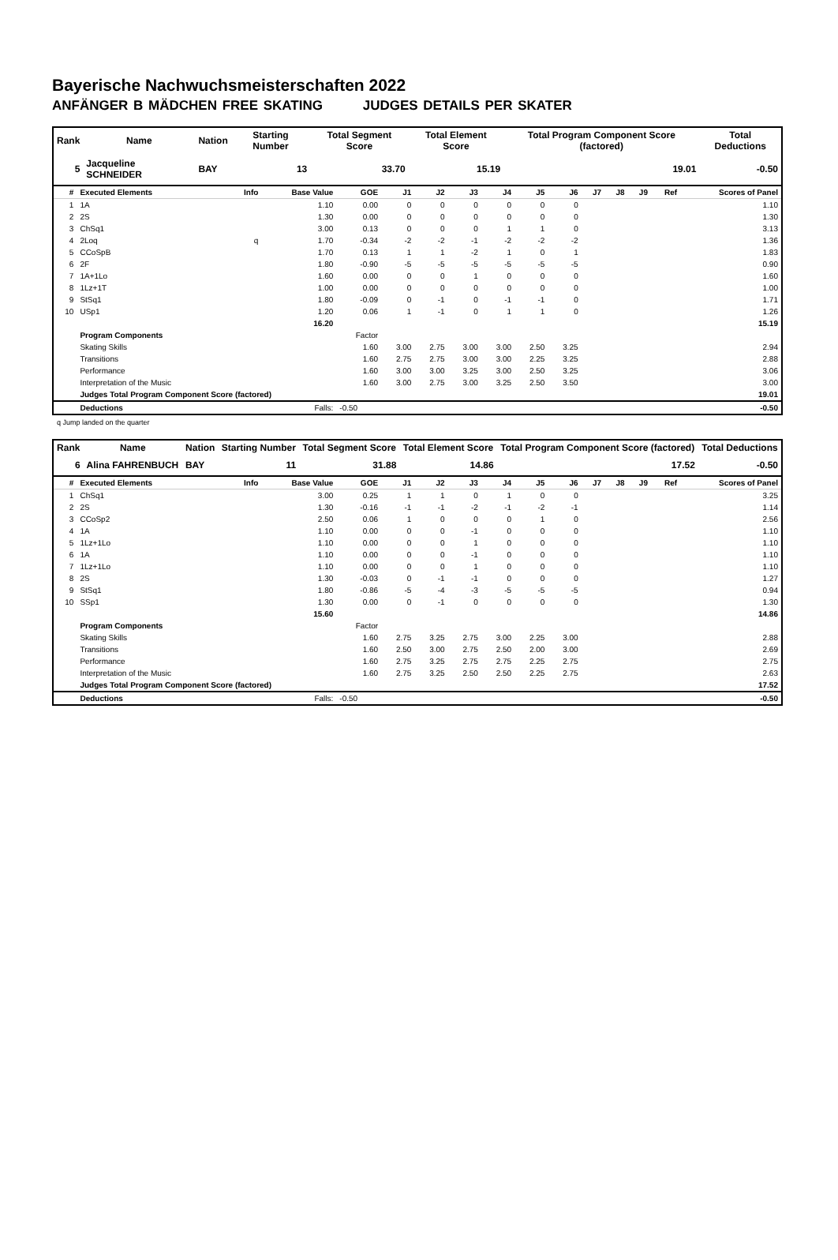Bayerische Nachwuchsmeisterschaften 2022
ANFÄNGER B MÄDCHEN FREE SKATING JUDGES DETAILS PER SKATER
| Rank | Name | Nation | Starting Number | Total Segment Score | Total Element Score | Total Program Component Score (factored) | Total Deductions |
| --- | --- | --- | --- | --- | --- | --- | --- |
| 5 | Jacqueline SCHNEIDER | BAY | 13 | 33.70 | 15.19 | 19.01 | -0.50 |
| # | Executed Elements | Info | Base Value | GOE | J1 | J2 | J3 | J4 | J5 | J6 | J7 | J8 | J9 | Ref | Scores of Panel |
| --- | --- | --- | --- | --- | --- | --- | --- | --- | --- | --- | --- | --- | --- | --- | --- |
| 1 | 1A | | 1.10 | 0.00 | 0 | 0 | 0 | 0 | 0 | 0 | | | | | 1.10 |
| 2 | 2S | | 1.30 | 0.00 | 0 | 0 | 0 | 0 | 0 | 0 | | | | | 1.30 |
| 3 | ChSq1 | | 3.00 | 0.13 | 0 | 0 | 0 | 1 | 1 | 0 | | | | | 3.13 |
| 4 | 2Loq | q | 1.70 | -0.34 | -2 | -2 | -1 | -2 | -2 | -2 | | | | | 1.36 |
| 5 | CCoSpB | | 1.70 | 0.13 | 1 | 1 | -2 | 1 | 0 | 1 | | | | | 1.83 |
| 6 | 2F | | 1.80 | -0.90 | -5 | -5 | -5 | -5 | -5 | -5 | | | | | 0.90 |
| 7 | 1A+1Lo | | 1.60 | 0.00 | 0 | 0 | 1 | 0 | 0 | 0 | | | | | 1.60 |
| 8 | 1Lz+1T | | 1.00 | 0.00 | 0 | 0 | 0 | 0 | 0 | 0 | | | | | 1.00 |
| 9 | StSq1 | | 1.80 | -0.09 | 0 | -1 | 0 | -1 | -1 | 0 | | | | | 1.71 |
| 10 | USp1 | | 1.20 | 0.06 | 1 | -1 | 0 | 1 | 1 | 0 | | | | | 1.26 |
| | | | 16.20 | | | | | | | | | | | | 15.19 |
| | Program Components | | | Factor | | | | | | | | | | | |
| | Skating Skills | | | 1.60 | 3.00 | 2.75 | 3.00 | 3.00 | 2.50 | 3.25 | | | | | 2.94 |
| | Transitions | | | 1.60 | 2.75 | 2.75 | 3.00 | 3.00 | 2.25 | 3.25 | | | | | 2.88 |
| | Performance | | | 1.60 | 3.00 | 3.00 | 3.25 | 3.00 | 2.50 | 3.25 | | | | | 3.06 |
| | Interpretation of the Music | | | 1.60 | 3.00 | 2.75 | 3.00 | 3.25 | 2.50 | 3.50 | | | | | 3.00 |
| | Judges Total Program Component Score (factored) | | | | | | | | | | | | | | 19.01 |
| | Deductions | | Falls: | -0.50 | | | | | | | | | | | -0.50 |
q Jump landed on the quarter
| Rank | Name | Nation | Starting Number | Total Segment Score | Total Element Score | Total Program Component Score (factored) | Total Deductions |
| --- | --- | --- | --- | --- | --- | --- | --- |
| 6 | Alina FAHRENBUCH | BAY | 11 | 31.88 | 14.86 | 17.52 | -0.50 |
| # | Executed Elements | Info | Base Value | GOE | J1 | J2 | J3 | J4 | J5 | J6 | J7 | J8 | J9 | Ref | Scores of Panel |
| --- | --- | --- | --- | --- | --- | --- | --- | --- | --- | --- | --- | --- | --- | --- | --- |
| 1 | ChSq1 | | 3.00 | 0.25 | 1 | 1 | 0 | 1 | 0 | 0 | | | | | 3.25 |
| 2 | 2S | | 1.30 | -0.16 | -1 | -1 | -2 | -1 | -2 | -1 | | | | | 1.14 |
| 3 | CCoSp2 | | 2.50 | 0.06 | 1 | 0 | 0 | 0 | 1 | 0 | | | | | 2.56 |
| 4 | 1A | | 1.10 | 0.00 | 0 | 0 | -1 | 0 | 0 | 0 | | | | | 1.10 |
| 5 | 1Lz+1Lo | | 1.10 | 0.00 | 0 | 0 | 1 | 0 | 0 | 0 | | | | | 1.10 |
| 6 | 1A | | 1.10 | 0.00 | 0 | 0 | -1 | 0 | 0 | 0 | | | | | 1.10 |
| 7 | 1Lz+1Lo | | 1.10 | 0.00 | 0 | 0 | 1 | 0 | 0 | 0 | | | | | 1.10 |
| 8 | 2S | | 1.30 | -0.03 | 0 | -1 | -1 | 0 | 0 | 0 | | | | | 1.27 |
| 9 | StSq1 | | 1.80 | -0.86 | -5 | -4 | -3 | -5 | -5 | -5 | | | | | 0.94 |
| 10 | SSp1 | | 1.30 | 0.00 | 0 | -1 | 0 | 0 | 0 | 0 | | | | | 1.30 |
| | | | 15.60 | | | | | | | | | | | | 14.86 |
| | Program Components | | | Factor | | | | | | | | | | | |
| | Skating Skills | | | 1.60 | 2.75 | 3.25 | 2.75 | 3.00 | 2.25 | 3.00 | | | | | 2.88 |
| | Transitions | | | 1.60 | 2.50 | 3.00 | 2.75 | 2.50 | 2.00 | 3.00 | | | | | 2.69 |
| | Performance | | | 1.60 | 2.75 | 3.25 | 2.75 | 2.75 | 2.25 | 2.75 | | | | | 2.75 |
| | Interpretation of the Music | | | 1.60 | 2.75 | 3.25 | 2.50 | 2.50 | 2.25 | 2.75 | | | | | 2.63 |
| | Judges Total Program Component Score (factored) | | | | | | | | | | | | | | 17.52 |
| | Deductions | | Falls: | -0.50 | | | | | | | | | | | -0.50 |